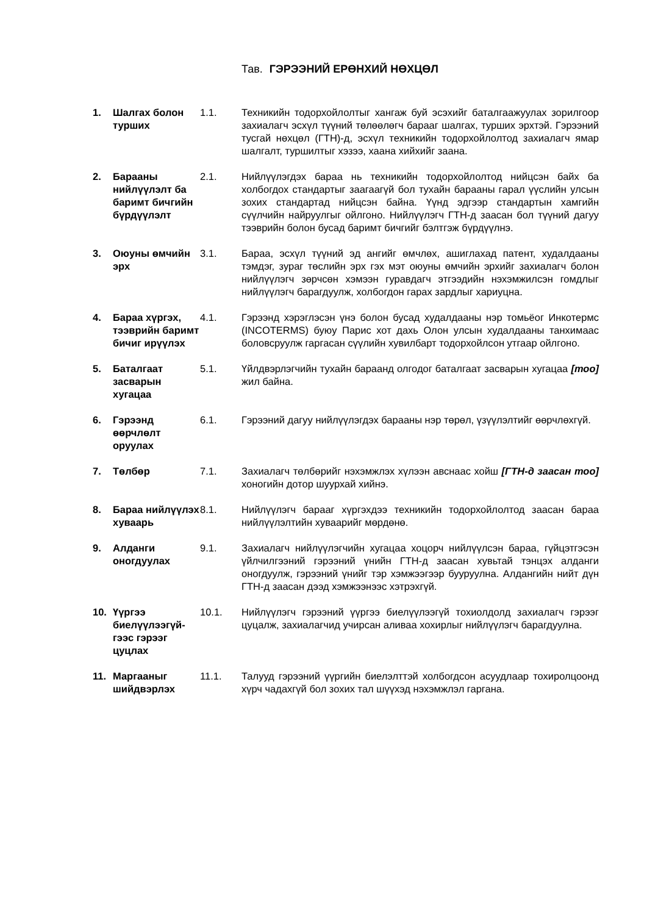Тав. ГЭРЭЭНИЙ ЕРӨНХИЙ НӨХЦӨЛ
1. Шалгах болон турших
1.1. Техникийн тодорхойлолтыг хангаж буй эсэхийг баталгаажуулах зорилгоор захиалагч эсхүл түүний төлөөлөгч барааг шалгах, турших эрхтэй. Гэрээний тусгай нөхцөл (ГТН)-д, эсхүл техникийн тодорхойлолтод захиалагч ямар шалгалт, туршилтыг хэзээ, хаана хийхийг заана.
2. Барааны нийлүүлэлт ба баримт бичгийн бүрдүүлэлт
2.1. Нийлүүлэгдэх бараа нь техникийн тодорхойлолтод нийцсэн байх ба холбогдох стандартыг заагаагүй бол тухайн барааны гарал үүслийн улсын зохих стандартад нийцсэн байна. Үүнд эдгээр стандартын хамгийн сүүлчийн найруулгыг ойлгоно. Нийлүүлэгч ГТН-д заасан бол түүний дагуу тээврийн болон бусад баримт бичгийг бэлтгэж бүрдүүлнэ.
3. Оюуны өмчийн эрх
3.1. Бараа, эсхүл түүний эд ангийг өмчлөх, ашиглахад патент, худалдааны тэмдэг, зураг төслийн эрх гэх мэт оюуны өмчийн эрхийг захиалагч болон нийлүүлэгч зөрчсөн хэмээн гуравдагч этгээдийн нэхэмжилсэн гомдлыг нийлүүлэгч барагдуулж, холбогдон гарах зардлыг хариуцна.
4. Бараа хүргэх, тээврийн баримт бичиг ирүүлэх
4.1. Гэрээнд хэрэглэсэн үнэ болон бусад худалдааны нэр томьёог Инкотермс (INCOTERMS) буюу Парис хот дахь Олон улсын худалдааны танхимаас боловсруулж гаргасан сүүлийн хувилбарт тодорхойлсон утгаар ойлгоно.
5. Баталгаат засварын хугацаа
5.1. Үйлдвэрлэгчийн тухайн бараанд олгодог баталгаат засварын хугацаа [тоо] жил байна.
6. Гэрээнд өөрчлөлт оруулах
6.1. Гэрээний дагуу нийлүүлэгдэх барааны нэр төрөл, үзүүлэлтийг өөрчлөхгүй.
7. Төлбөр 7.1. Захиалагч төлбөрийг нэхэмжлэх хүлээн авснаас хойш [ГТН-д заасан тоо] хоногийн дотор шуурхай хийнэ.
8. Бараа нийлүүлэх хуваарь
8.1. Нийлүүлэгч барааг хүргэхдээ техникийн тодорхойлолтод заасан бараа нийлүүлэлтийн хуваарийг мөрдөнө.
9. Алданги оногдуулах
9.1. Захиалагч нийлүүлэгчийн хугацаа хоцорч нийлүүлсэн бараа, гүйцэтгэсэн үйлчилгээний гэрээний үнийн ГТН-д заасан хувьтай тэнцэх алданги оногдуулж, гэрээний үнийг тэр хэмжээгээр бууруулна. Алдангийн нийт дүн ГТН-д заасан дээд хэмжээнээс хэтрэхгүй.
10. Үүргээ биелүүлээгүй-гээс гэрээг цуцлах
10.1. Нийлүүлэгч гэрээний үүргээ биелүүлээгүй тохиолдолд захиалагч гэрээг цуцалж, захиалагчид учирсан аливаа хохирлыг нийлүүлэгч барагдуулна.
11. Маргааныг шийдвэрлэх
11.1. Талууд гэрээний үүргийн биелэлттэй холбогдсон асуудлаар тохиролцоонд хүрч чадахгүй бол зохих тал шүүхэд нэхэмжлэл гаргана.